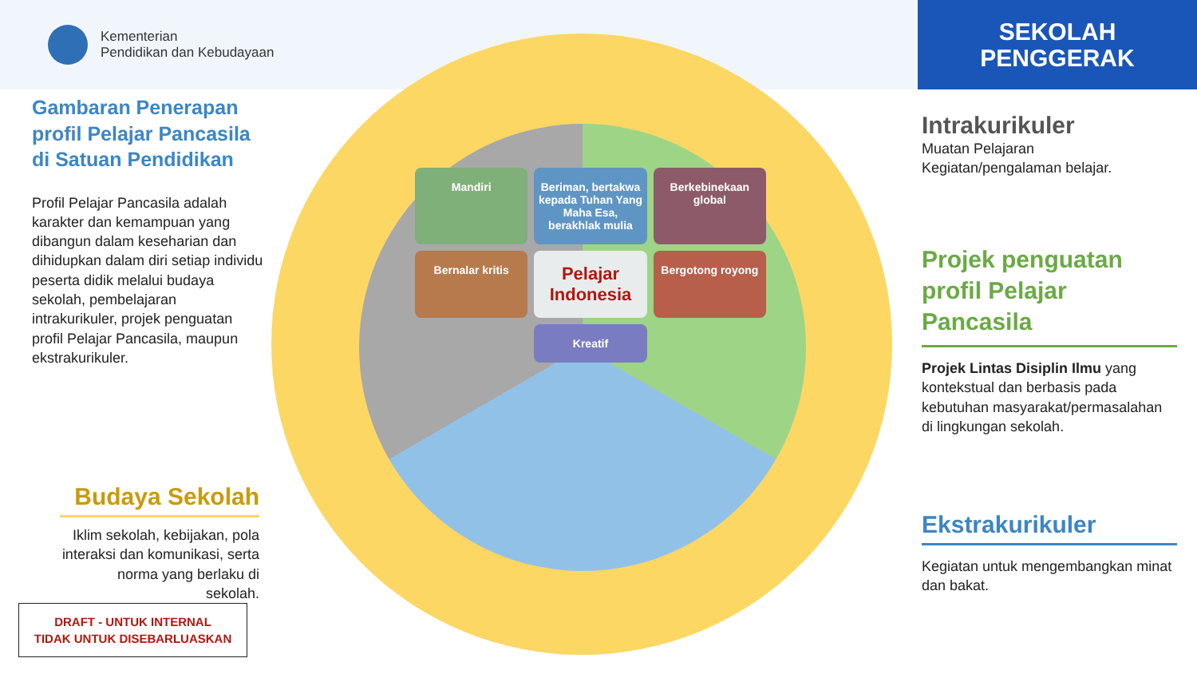Kementerian
Pendidikan dan Kebudayaan
SEKOLAH
PENGGERAK
Gambaran Penerapan profil Pelajar Pancasila di Satuan Pendidikan
Profil Pelajar Pancasila adalah karakter dan kemampuan yang dibangun dalam keseharian dan dihidupkan dalam diri setiap individu peserta didik melalui budaya sekolah, pembelajaran intrakurikuler, projek penguatan profil Pelajar Pancasila, maupun ekstrakurikuler.
Budaya Sekolah
Iklim sekolah, kebijakan, pola interaksi dan komunikasi, serta norma yang berlaku di sekolah.
DRAFT - UNTUK INTERNAL
TIDAK UNTUK DISEBARLUASKAN
Mandiri
Beriman, bertakwa kepada Tuhan Yang Maha Esa, berakhlak mulia
Berkebinekaan global
Bernalar kritis
Pelajar Indonesia
Bergotong royong
Kreatif
Intrakurikuler
Muatan Pelajaran
Kegiatan/pengalaman belajar.
Projek penguatan profil Pelajar Pancasila
Projek Lintas Disiplin Ilmu yang kontekstual dan berbasis pada kebutuhan masyarakat/permasalahan di lingkungan sekolah.
Ekstrakurikuler
Kegiatan untuk mengembangkan minat dan bakat.